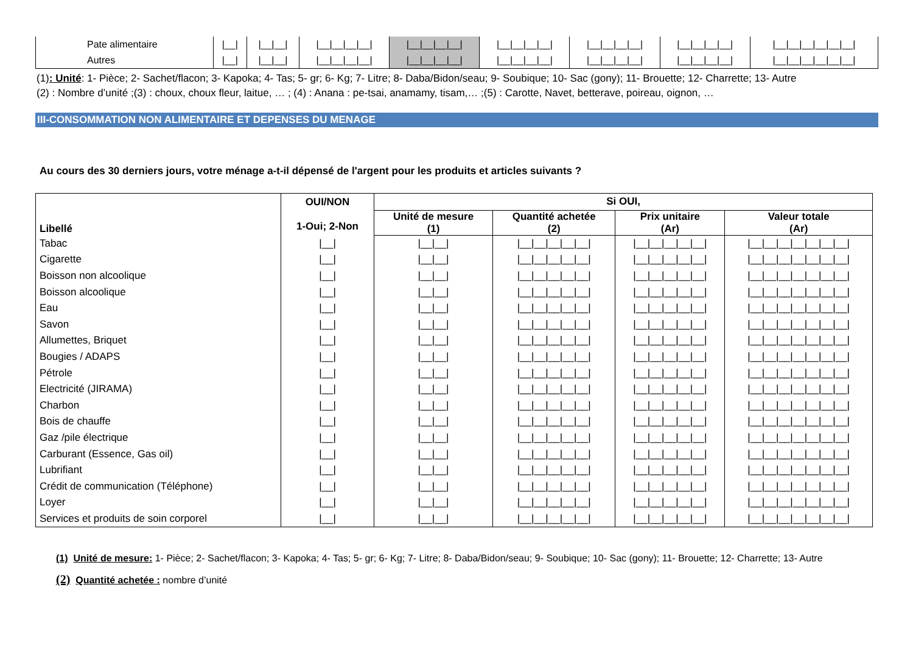| Pate alimentaire | /__/ | /__/__/ | /__/__/__/__/ | /__/__/__/__/ | /__/__/__/__/ | /__/__/__/__/ | /__/__/__/__/ | /__/__/__/__/__/__/ |
| Autres | /__/ | /__/__/ | /__/__/__/__/ | /__/__/__/__/ | /__/__/__/__/ | /__/__/__/__/ | /__/__/__/__/ | /__/__/__/__/__/__/ |
(1): Unité: 1- Pièce; 2- Sachet/flacon; 3- Kapoka; 4- Tas; 5- gr; 6- Kg; 7- Litre; 8- Daba/Bidon/seau; 9- Soubique; 10- Sac (gony); 11- Brouette; 12- Charrette; 13- Autre
(2) : Nombre d’unité ;(3) : choux, choux fleur, laitue, … ; (4) : Anana : pe-tsai, anamamy, tisam,… ;(5) : Carotte, Navet, betterave, poireau, oignon, …
III-CONSOMMATION NON ALIMENTAIRE ET DEPENSES DU MENAGE
Au cours des 30 derniers jours, votre ménage a-t-il dépensé de l'argent pour les produits et articles suivants ?
| Libellé | OUI/NON 1-Oui; 2-Non | Si OUI, | | | |
| --- | --- | --- | --- | --- | --- |
| | | Unité de mesure (1) | Quantité achetée (2) | Prix unitaire (Ar) | Valeur totale (Ar) |
| Tabac | /__/ | /__/__/ | /__/__/__/__/__/ | /__/__/__/__/__/ | /__/__/__/__/__/__/__/ |
| Cigarette | /__/ | /__/__/ | /__/__/__/__/__/ | /__/__/__/__/__/ | /__/__/__/__/__/__/__/ |
| Boisson non alcoolique | /__/ | /__/__/ | /__/__/__/__/__/ | /__/__/__/__/__/ | /__/__/__/__/__/__/__/ |
| Boisson alcoolique | /__/ | /__/__/ | /__/__/__/__/__/ | /__/__/__/__/__/ | /__/__/__/__/__/__/__/ |
| Eau | /__/ | /__/__/ | /__/__/__/__/__/ | /__/__/__/__/__/ | /__/__/__/__/__/__/__/ |
| Savon | /__/ | /__/__/ | /__/__/__/__/__/ | /__/__/__/__/__/ | /__/__/__/__/__/__/__/ |
| Allumettes, Briquet | /__/ | /__/__/ | /__/__/__/__/__/ | /__/__/__/__/__/ | /__/__/__/__/__/__/__/ |
| Bougies / ADAPS | /__/ | /__/__/ | /__/__/__/__/__/ | /__/__/__/__/__/ | /__/__/__/__/__/__/__/ |
| Pétrole | /__/ | /__/__/ | /__/__/__/__/__/ | /__/__/__/__/__/ | /__/__/__/__/__/__/__/ |
| Electricité (JIRAMA) | /__/ | /__/__/ | /__/__/__/__/__/ | /__/__/__/__/__/ | /__/__/__/__/__/__/__/ |
| Charbon | /__/ | /__/__/ | /__/__/__/__/__/ | /__/__/__/__/__/ | /__/__/__/__/__/__/__/ |
| Bois de chauffe | /__/ | /__/__/ | /__/__/__/__/__/ | /__/__/__/__/__/ | /__/__/__/__/__/__/__/ |
| Gaz /pile électrique | /__/ | /__/__/ | /__/__/__/__/__/ | /__/__/__/__/__/ | /__/__/__/__/__/__/__/ |
| Carburant (Essence, Gas oil) | /__/ | /__/__/ | /__/__/__/__/__/ | /__/__/__/__/__/ | /__/__/__/__/__/__/__/ |
| Lubrifiant | /__/ | /__/__/ | /__/__/__/__/__/ | /__/__/__/__/__/ | /__/__/__/__/__/__/__/ |
| Crédit de communication (Téléphone) | /__/ | /__/__/ | /__/__/__/__/__/ | /__/__/__/__/__/ | /__/__/__/__/__/__/__/ |
| Loyer | /__/ | /__/__/ | /__/__/__/__/__/ | /__/__/__/__/__/ | /__/__/__/__/__/__/__/ |
| Services et produits de soin corporel | /__/ | /__/__/ | /__/__/__/__/__/ | /__/__/__/__/__/ | /__/__/__/__/__/__/__/ |
(1) Unité de mesure: 1- Pièce; 2- Sachet/flacon; 3- Kapoka; 4- Tas; 5- gr; 6- Kg; 7- Litre; 8- Daba/Bidon/seau; 9- Soubique; 10- Sac (gony); 11- Brouette; 12- Charrette; 13- Autre
(2) Quantité achetée : nombre d’unité